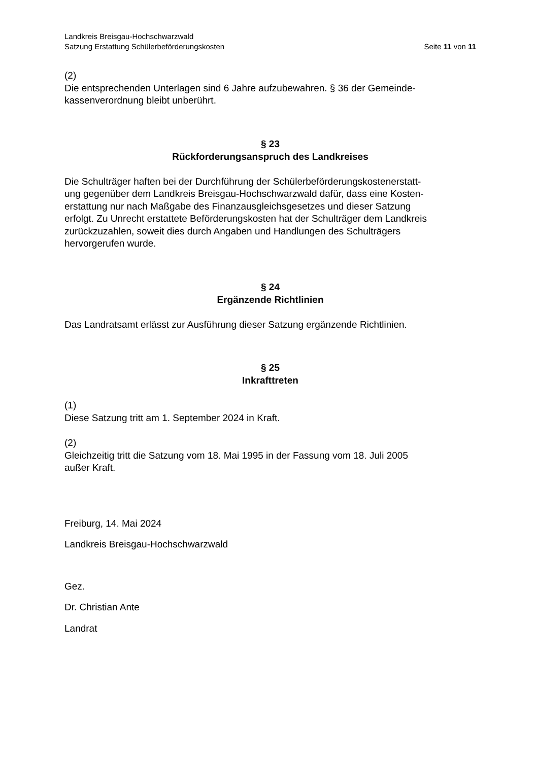Landkreis Breisgau-Hochschwarzwald
Satzung Erstattung Schülerbeförderungskosten Seite 11 von 11
(2)
Die entsprechenden Unterlagen sind 6 Jahre aufzubewahren. § 36 der Gemeinde-
kassenverordnung bleibt unberührt.
§ 23
Rückforderungsanspruch des Landkreises
Die Schulträger haften bei der Durchführung der Schülerbeförderungskostenerstatt-
ung gegenüber dem Landkreis Breisgau-Hochschwarzwald dafür, dass eine Kosten-
erstattung nur nach Maßgabe des Finanzausgleichsgesetzes und dieser Satzung
erfolgt. Zu Unrecht erstattete Beförderungskosten hat der Schulträger dem Landkreis
zurückzuzahlen, soweit dies durch Angaben und Handlungen des Schulträgers
hervorgerufen wurde.
§ 24
Ergänzende Richtlinien
Das Landratsamt erlässt zur Ausführung dieser Satzung ergänzende Richtlinien.
§ 25
Inkrafttreten
(1)
Diese Satzung tritt am 1. September 2024 in Kraft.
(2)
Gleichzeitig tritt die Satzung vom 18. Mai 1995 in der Fassung vom 18. Juli 2005
außer Kraft.
Freiburg, 14. Mai 2024
Landkreis Breisgau-Hochschwarzwald
Gez.
Dr. Christian Ante
Landrat